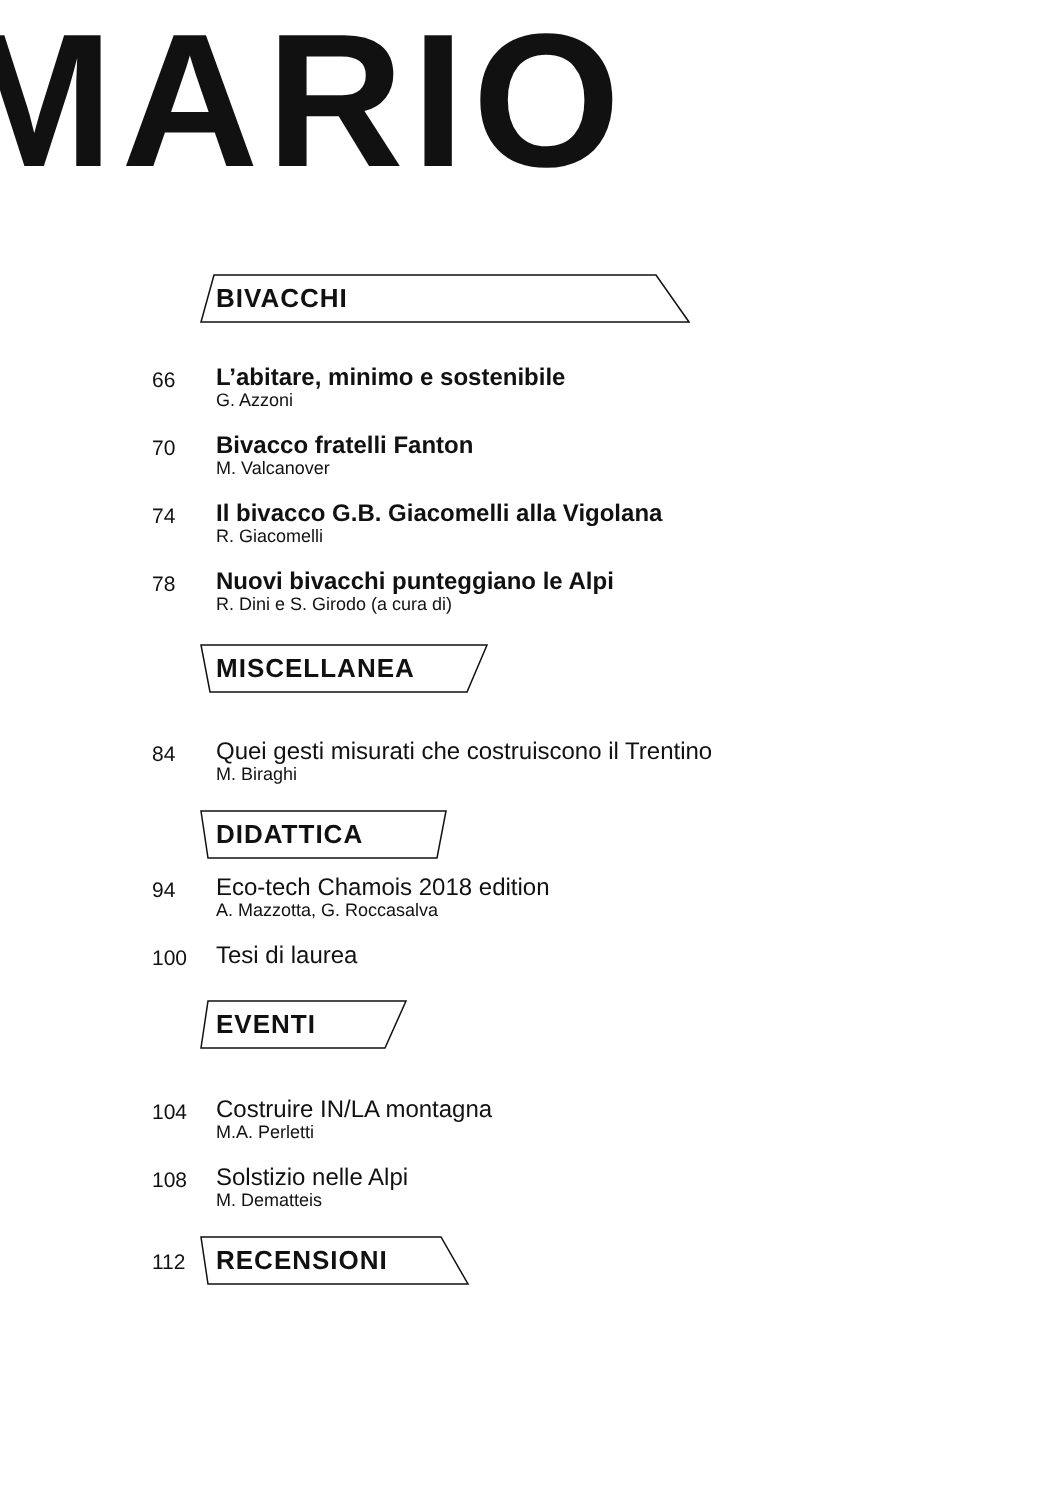MARIO
BIVACCHI
66
L’abitare, minimo e sostenibile
G. Azzoni
70
Bivacco fratelli Fanton
M. Valcanover
74
Il bivacco G.B. Giacomelli alla Vigolana
R. Giacomelli
78
Nuovi bivacchi punteggiano le Alpi
R. Dini e S. Girodo (a cura di)
MISCELLANEA
84
Quei gesti misurati che costruiscono il Trentino
M. Biraghi
DIDATTICA
94
Eco-tech Chamois 2018 edition
A. Mazzotta, G. Roccasalva
100
Tesi di laurea
EVENTI
104
Costruire IN/LA montagna
M.A. Perletti
108
Solstizio nelle Alpi
M. Dematteis
112
RECENSIONI